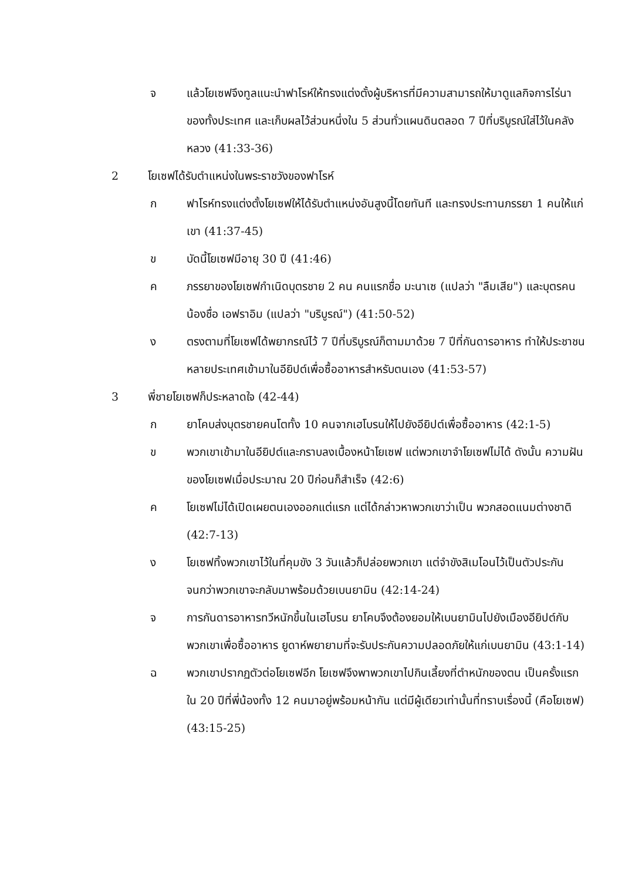จ แล้วโยเซฟจึงทูลแนะนำฟาโรห์ให้ทรงแต่งตั้งผู้บริหารที่มีความสามารถให้มาดูแลกิจการไร่นาของทั้งประเทศ และเก็บผลไว้ส่วนหนึ่งใน 5 ส่วนทั่วแผนดินตลอด 7 ปีที่บริบูรณ์ใส่ไว้ในคลังหลวง (41:33-36)
2 โยเซฟได้รับตำแหน่งในพระราชวังของฟาโรห์
ก ฟาโรห์ทรงแต่งตั้งโยเซฟให้ได้รับตำแหน่งอันสูงนี้โดยทันที และทรงประทานภรรยา 1 คนให้แก่เขา (41:37-45)
ข บัดนี้โยเซฟมีอายุ 30 ปี (41:46)
ค ภรรยาของโยเซฟกำเนิดบุตรชาย 2 คน คนแรกชื่อ มะนาเซ (แปลว่า "ลืมเสีย") และบุตรคนน้องชื่อ เอฟราอิม (แปลว่า "บริบูรณ์") (41:50-52)
ง ตรงตามที่โยเซฟได้พยากรณ์ไว้ 7 ปีที่บริบูรณ์ก็ตามมาด้วย 7 ปีที่กันดารอาหาร ทำให้ประชาชนหลายประเทศเข้ามาในอียิปต์เพื่อซื้ออาหารสำหรับตนเอง (41:53-57)
3 พี่ชายโยเซฟก็ประหลาดใจ (42-44)
ก ยาโคบส่งบุตรชายคนโตทั้ง 10 คนจากเฮโบรนให้ไปยังอียิปต์เพื่อซื้ออาหาร (42:1-5)
ข พวกเขาเข้ามาในอียิปต์และกราบลงเบื้องหน้าโยเซฟ แต่พวกเขาจำโยเซฟไม่ได้ ดังนั้น ความฝันของโยเซฟเมื่อประมาณ 20 ปีก่อนก็สำเร็จ (42:6)
ค โยเซฟไม่ได้เปิดเผยตนเองออกแต่แรก แต่ได้กล่าวหาพวกเขาว่าเป็น พวกสอดแนมต่างชาติ (42:7-13)
ง โยเซฟทิ้งพวกเขาไว้ในที่คุมขัง 3 วันแล้วก็ปล่อยพวกเขา แต่จำขังสิเมโอนไว้เป็นตัวประกันจนกว่าพวกเขาจะกลับมาพร้อมด้วยเบนยามิน (42:14-24)
จ การกันดารอาหารทวีหนักขึ้นในเฮโบรน ยาโคบจึงต้องยอมให้เบนยามินไปยังเมืองอียิปต์กับพวกเขาเพื่อซื้ออาหาร ยูดาห์พยายามที่จะรับประกันความปลอดภัยให้แก่เบนยามิน (43:1-14)
ฉ พวกเขาปรากฏตัวต่อโยเซฟอีก โยเซฟจึงพาพวกเขาไปกินเลี้ยงที่ตำหนักของตน เป็นครั้งแรกใน 20 ปีที่พี่น้องทั้ง 12 คนมาอยู่พร้อมหน้ากัน แต่มีผู้เดียวเท่านั้นที่ทราบเรื่องนี้ (คือโยเซฟ) (43:15-25)